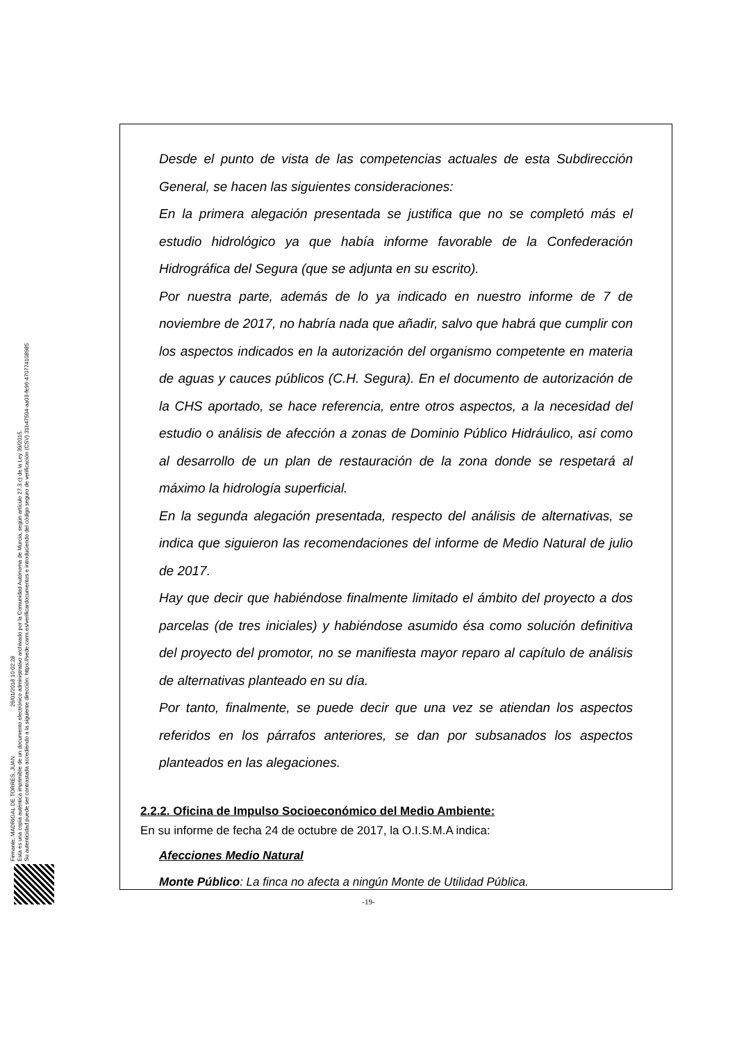Firmante: MADRIGAL DE TORRES, JUAN 26/01/2018 10:02:28
Esta es una copia auténtica imprimible de un documento electrónico administrativo archivado por la Comunidad Autónoma de Murcia, según artículo 27.3.c) de la Ley 39/2015.
Su autenticidad puede ser contrastada accediendo a la siguiente dirección: https://sede.carm.es/verificardocumentos e introduciendo del código seguro de verificación (CSV) 31b47504-aa03-fe96-47077410898​5
Desde el punto de vista de las competencias actuales de esta Subdirección General, se hacen las siguientes consideraciones:
En la primera alegación presentada se justifica que no se completó más el estudio hidrológico ya que había informe favorable de la Confederación Hidrográfica del Segura (que se adjunta en su escrito).
Por nuestra parte, además de lo ya indicado en nuestro informe de 7 de noviembre de 2017, no habría nada que añadir, salvo que habrá que cumplir con los aspectos indicados en la autorización del organismo competente en materia de aguas y cauces públicos (C.H. Segura). En el documento de autorización de la CHS aportado, se hace referencia, entre otros aspectos, a la necesidad del estudio o análisis de afección a zonas de Dominio Público Hidráulico, así como al desarrollo de un plan de restauración de la zona donde se respetará al máximo la hidrología superficial.
En la segunda alegación presentada, respecto del análisis de alternativas, se indica que siguieron las recomendaciones del informe de Medio Natural de julio de 2017.
Hay que decir que habiéndose finalmente limitado el ámbito del proyecto a dos parcelas (de tres iniciales) y habiéndose asumido ésa como solución definitiva del proyecto del promotor, no se manifiesta mayor reparo al capítulo de análisis de alternativas planteado en su día.
Por tanto, finalmente, se puede decir que una vez se atiendan los aspectos referidos en los párrafos anteriores, se dan por subsanados los aspectos planteados en las alegaciones.
2.2.2. Oficina de Impulso Socioeconómico del Medio Ambiente:
En su informe de fecha 24 de octubre de 2017, la O.I.S.M.A indica:
Afecciones Medio Natural
Monte Público: La finca no afecta a ningún Monte de Utilidad Pública.
-19-